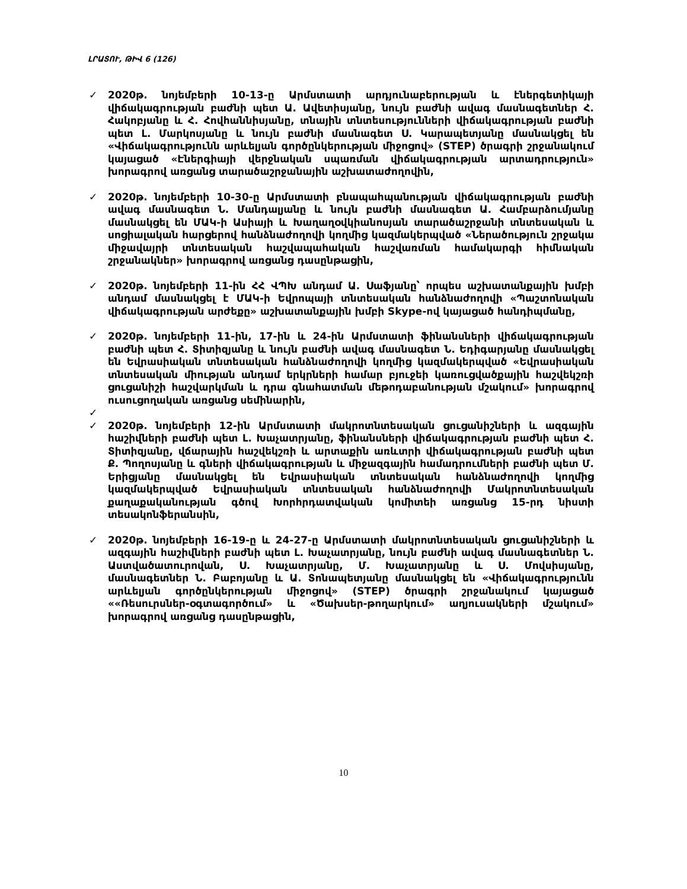ԼՐԱՏՈՒ, ԹԻՎ 6 (126)
✓ 2020թ. նոյեմբերի 10-13-ը Արմստատի արդյունաբերության և էներգետիկայի վիճակագրության բաժնի պետ Ա. Ավետիսյանը, նույն բաժնի ավագ մասնագետներ Հ. Հակոբյանը և Հ. Հովհաննիսյանը, տնային տնտեսությունների վիճակագրության բաժնի պետ Լ. Մարկոսյանը և նույն բաժնի մասնագետ Ս. Կարապետյանը մասնակցել են «Վիճակագրությունն արևելյան գործընկերության միջոցով» (STEP) ծրագրի շրջանակում կայացած «Էներգիայի վերջնական սպառման վիճակագրության արտադրություն» խորագրով առցանց տարածաշրջանային աշխատաժողովին,
✓ 2020թ. նոյեմբերի 10-30-ը Արմստատի բնապահպանության վիճակագրության բաժնի ավագ մասնագետ Ն. Մանդալյանը և նույն բաժնի մասնագետ Ա. Համբարձումյանը մասնակցել են ՄԱԿ-ի Ասիայի և Խաղաղօվկիանոսյան տարածաշրջանի տնտեսական և սոցիալական հարցերով հանձնաժողովի կողմից կազմակերպված «Ներածություն շրջակա միջավայրի տնտեսական հաշվապահական հաշվառման համակարգի հիմնական շրջանակներ» խորագրով առցանց դասընթացին,
✓ 2020թ. նոյեմբերի 11-ին ՀՀ ՎՊԽ անդամ Ա. Սաֆյանը՝ որպես աշխատանքային խմբի անդամ մասնակցել է ՄԱԿ-ի Եվրոպայի տնտեսական հանձնաժողովի «Պաշտոնական վիճակագրության արժեքը» աշխատանքային խմբի Skype-ով կայացած հանդիպմանը,
✓ 2020թ. նոյեմբերի 11-ին, 17-ին և 24-ին Արմստատի ֆինանսների վիճակագրության բաժնի պետ Հ. Տիտիզյանը և նույն բաժնի ավագ մասնագետ Ն. Եդիգարյանը մասնակցել են Եվրասիական տնտեսական հանձնաժողովի կողմից կազմակերպված «Եվրասիական տնտեսական միության անդամ երկրների համար բյուջեի կառուցվածքային հաշվեկշռի ցուցանիշի հաշվարկման և դրա գնահատման մեթոդաբանության մշակում» խորագրով ուսուցողական առցանց սեմինարին,
✓
✓ 2020թ. նոյեմբերի 12-ին Արմստատի մակրոտնտեսական ցուցանիշների և ազգային հաշիվների բաժնի պետ Լ. Խաչատրյանը, ֆինանսների վիճակագրության բաժնի պետ Հ. Տիտիզյանը, վճարային հաշվեկշռի և արտաքին առևտրի վիճակագրության բաժնի պետ Ք. Պողոսյանը և գների վիճակագրության և միջազգային համադրումների բաժնի պետ Մ. Երիցյանը մասնակցել են Եվրասիական տնտեսական հանձնաժողովի կողմից կազմակերպված Եվրասիական տնտեսական հանձնաժողովի Մակրոտնտեսական քաղաքականության գծով Խորհրդատվական կոմիտեի առցանց 15-րդ նիստի տեսակոնֆերանսին,
✓ 2020թ. նոյեմբերի 16-19-ը և 24-27-ը Արմստատի մակրոտնտեսական ցուցանիշների և ազգային հաշիվների բաժնի պետ Լ. Խաչատրյանը, նույն բաժնի ավագ մասնագետներ Ն. Աստվածատուրովան, Ս. Խաչատրյանը, Մ. Խաչատրյանը և Ս. Մովսիսյանը, մասնագետներ Ն. Բաբոյանը և Ա. Տոնապետյանը մասնակցել են «Վիճակագրությունն արևելյան գործընկերության միջոցով» (STEP) ծրագրի շրջանակում կայացած ««Ռեսուրսներ-օգտագործում» և «Ծախսեր-թողարկում» աղյուսակների մշակում» խորագրով առցանց դասընթացին,
10